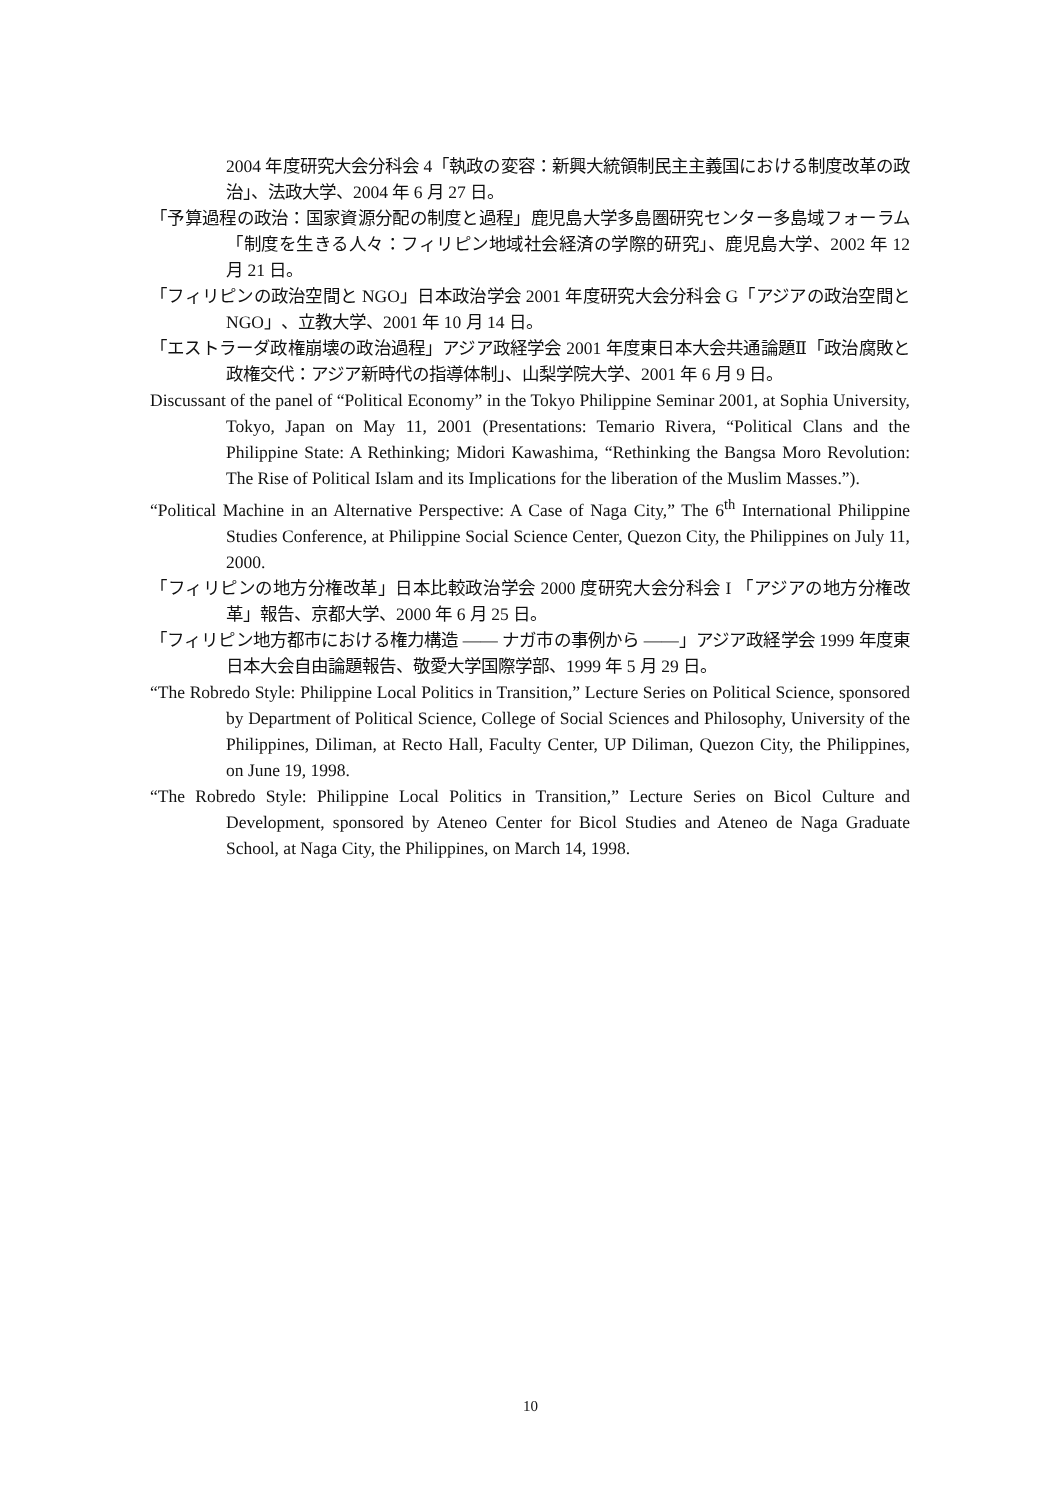2004 年度研究大会分科会 4「執政の変容：新興大統領制民主主義国における制度改革の政治」、法政大学、2004 年 6 月 27 日。
「予算過程の政治：国家資源分配の制度と過程」鹿児島大学多島圏研究センター多島域フォーラム「制度を生きる人々：フィリピン地域社会経済の学際的研究」、鹿児島大学、2002 年 12 月 21 日。
「フィリピンの政治空間と NGO」日本政治学会 2001 年度研究大会分科会 G「アジアの政治空間と NGO」、立教大学、2001 年 10 月 14 日。
「エストラーダ政権崩壊の政治過程」アジア政経学会 2001 年度東日本大会共通論題Ⅱ「政治腐敗と政権交代：アジア新時代の指導体制」、山梨学院大学、2001 年 6 月 9 日。
Discussant of the panel of “Political Economy” in the Tokyo Philippine Seminar 2001, at Sophia University, Tokyo, Japan on May 11, 2001 (Presentations: Temario Rivera, “Political Clans and the Philippine State: A Rethinking; Midori Kawashima, “Rethinking the Bangsa Moro Revolution: The Rise of Political Islam and its Implications for the liberation of the Muslim Masses.”).
“Political Machine in an Alternative Perspective: A Case of Naga City,” The 6<sup>th</sup> International Philippine Studies Conference, at Philippine Social Science Center, Quezon City, the Philippines on July 11, 2000.
「フィリピンの地方分権改革」日本比較政治学会 2000 度研究大会分科会 I 「アジアの地方分権改革」報告、京都大学、2000 年 6 月 25 日。
「フィリピン地方都市における権力構造 ―― ナガ市の事例から ――」アジア政経学会 1999 年度東日本大会自由論題報告、敬愛大学国際学部、1999 年 5 月 29 日。
“The Robredo Style: Philippine Local Politics in Transition,” Lecture Series on Political Science, sponsored by Department of Political Science, College of Social Sciences and Philosophy, University of the Philippines, Diliman, at Recto Hall, Faculty Center, UP Diliman, Quezon City, the Philippines, on June 19, 1998.
“The Robredo Style: Philippine Local Politics in Transition,” Lecture Series on Bicol Culture and Development, sponsored by Ateneo Center for Bicol Studies and Ateneo de Naga Graduate School, at Naga City, the Philippines, on March 14, 1998.
10